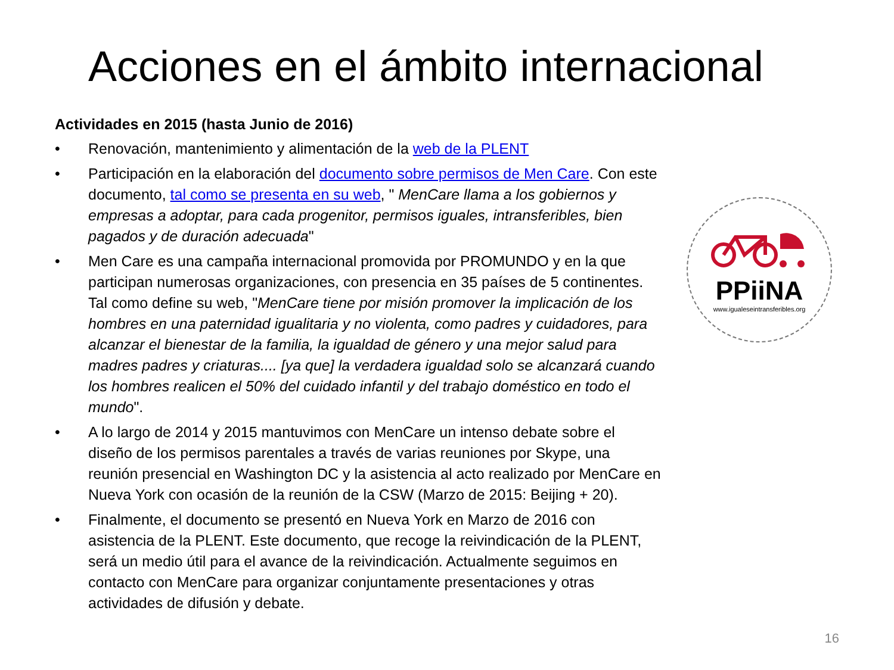Acciones en el ámbito internacional
Actividades en 2015 (hasta Junio de 2016)
• Renovación, mantenimiento y alimentación de la web de la PLENT
• Participación en la elaboración del documento sobre permisos de Men Care. Con este documento, tal como se presenta en su web, " MenCare llama a los gobiernos y empresas a adoptar, para cada progenitor, permisos iguales, intransferibles, bien pagados y de duración adecuada"
• Men Care es una campaña internacional promovida por PROMUNDO y en la que participan numerosas organizaciones, con presencia en 35 países de 5 continentes. Tal como define su web, "MenCare tiene por misión promover la implicación de los hombres en una paternidad igualitaria y no violenta, como padres y cuidadores, para alcanzar el bienestar de la familia, la igualdad de género y una mejor salud para madres padres y criaturas.... [ya que] la verdadera igualdad solo se alcanzará cuando los hombres realicen el 50% del cuidado infantil y del trabajo doméstico en todo el mundo".
• A lo largo de 2014 y 2015 mantuvimos con MenCare un intenso debate sobre el diseño de los permisos parentales a través de varias reuniones por Skype, una reunión presencial en Washington DC y la asistencia al acto realizado por MenCare en Nueva York con ocasión de la reunión de la CSW (Marzo de 2015: Beijing + 20).
• Finalmente, el documento se presentó en Nueva York en Marzo de 2016 con asistencia de la PLENT. Este documento, que recoge la reivindicación de la PLENT, será un medio útil para el avance de la reivindicación. Actualmente seguimos en contacto con MenCare para organizar conjuntamente presentaciones y otras actividades de difusión y debate.
PPiiNA
www.igualeseintransferibles.org
16